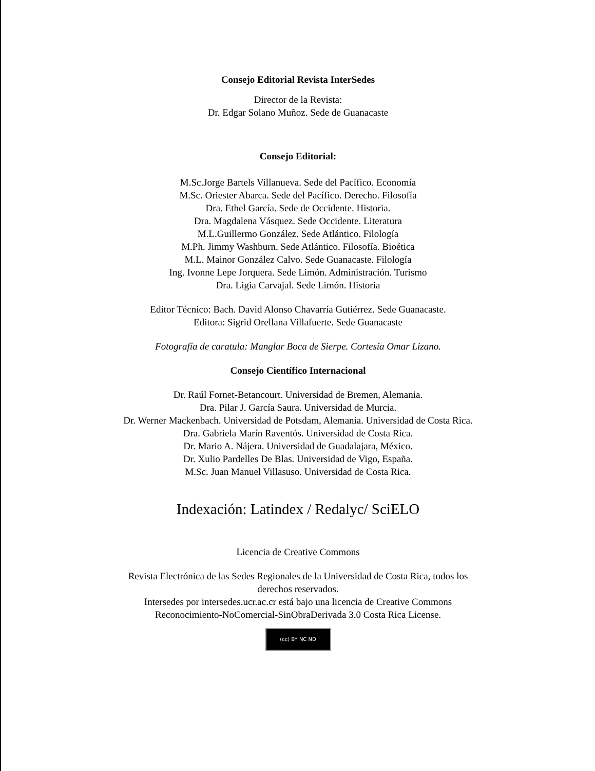Consejo Editorial Revista InterSedes
Director de la Revista:
Dr. Edgar Solano Muñoz. Sede de Guanacaste
Consejo Editorial:
M.Sc.Jorge Bartels Villanueva. Sede del Pacífico. Economía
M.Sc. Oriester Abarca. Sede del Pacífico. Derecho. Filosofía
Dra. Ethel García. Sede de Occidente. Historia.
Dra. Magdalena Vásquez. Sede Occidente. Literatura
M.L.Guillermo González. Sede Atlántico. Filología
M.Ph. Jimmy Washburn. Sede Atlántico. Filosofía. Bioética
M.L. Mainor González Calvo. Sede Guanacaste. Filología
Ing. Ivonne Lepe Jorquera. Sede Limón. Administración. Turismo
Dra. Ligia Carvajal. Sede Limón. Historia
Editor Técnico: Bach. David Alonso Chavarría Gutiérrez. Sede Guanacaste.
Editora: Sigrid Orellana Villafuerte. Sede Guanacaste
Fotografía de caratula: Manglar Boca de Sierpe. Cortesía Omar Lizano.
Consejo Científico Internacional
Dr. Raúl Fornet-Betancourt. Universidad de Bremen, Alemania.
Dra. Pilar J. García Saura. Universidad de Murcia.
Dr. Werner Mackenbach. Universidad de Potsdam, Alemania. Universidad de Costa Rica.
Dra. Gabriela Marín Raventós. Universidad de Costa Rica.
Dr. Mario A. Nájera. Universidad de Guadalajara, México.
Dr. Xulio Pardelles De Blas. Universidad de Vigo, España.
M.Sc. Juan Manuel Villasuso. Universidad de Costa Rica.
Indexación: Latindex / Redalyc/ SciELO
Licencia de Creative Commons
Revista Electrónica de las Sedes Regionales de la Universidad de Costa Rica, todos los
derechos reservados.
Intersedes por intersedes.ucr.ac.cr está bajo una licencia de Creative Commons
Reconocimiento-NoComercial-SinObraDerivada 3.0 Costa Rica License.
(cc) BY NC ND